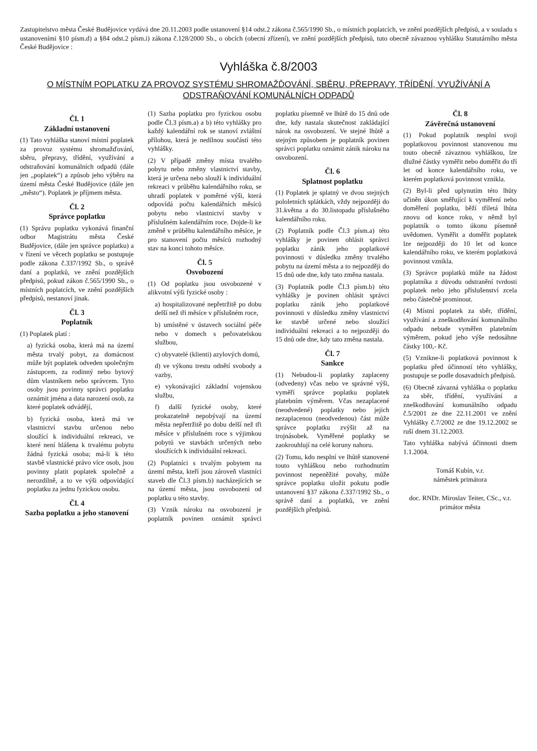Zastupitelstvo města České Budějovice vydává dne 20.11.2003 podle ustanovení §14 odst.2 zákona č.565/1990 Sb., o místních poplatcích, ve znění pozdějších předpisů, a v souladu s ustanoveními §10 písm.d) a §84 odst.2 písm.i) zákona č.128/2000 Sb., o obcích (obecní zřízení), ve znění pozdějších předpisů, tuto obecně závaznou vyhlášku Statutárního města České Budějovice :
Vyhláška č.8/2003
O MÍSTNÍM POPLATKU ZA PROVOZ SYSTÉMU SHROMAŽĎOVÁNÍ, SBĚRU, PŘEPRAVY, TŘÍDĚNÍ, VYUŽÍVÁNÍ A ODSTRAŇOVÁNÍ KOMUNÁLNÍCH ODPADŮ
Čl. 1
Základní ustanovení
(1) Tato vyhláška stanoví místní poplatek za provoz systému shromažďování, sběru, přepravy, třídění, využívání a odstraňování komunálních odpadů (dále jen „poplatek“) a způsob jeho výběru na území města České Budějovice (dále jen „město“). Poplatek je příjmem města.
Čl. 2
Správce poplatku
(1) Správu poplatku vykonává finanční odbor Magistrátu města České Budějovice, (dále jen správce poplatku) a v řízení ve věcech poplatku se postupuje podle zákona č.337/1992 Sb., o správě daní a poplatků, ve znění pozdějších předpisů, pokud zákon č.565/1990 Sb., o místních poplatcích, ve znění pozdějších předpisů, nestanoví jinak.
Čl. 3
Poplatník
(1) Poplatek platí :
a) fyzická osoba, která má na území města trvalý pobyt, za domácnost může být poplatek odveden společným zástupcem, za rodinný nebo bytový dům vlastníkem nebo správcem. Tyto osoby jsou povinny správci poplatku oznámit jména a data narození osob, za které poplatek odvádějí,
b) fyzická osoba, která má ve vlastnictví stavbu určenou nebo sloužící k individuální rekreaci, ve které není hlášena k trvalému pobytu žádná fyzická osoba; má-li k této stavbě vlastnické právo více osob, jsou povinny platit poplatek společně a nerozdílně, a to ve výši odpovídající poplatku za jednu fyzickou osobu.
Čl. 4
Sazba poplatku a jeho stanovení
(1) Sazba poplatku pro fyzickou osobu podle Čl.3 písm.a) a b) této vyhlášky pro každý kalendářní rok se stanoví zvláštní přílohou, která je nedílnou součástí této vyhlášky.
(2) V případě změny místa trvalého pobytu nebo změny vlastnictví stavby, která je určena nebo slouží k individuální rekreaci v průběhu kalendářního roku, se uhradí poplatek v poměrné výši, která odpovídá počtu kalendářních měsíců pobytu nebo vlastnictví stavby v příslušném kalendářním roce. Dojde-li ke změně v průběhu kalendářního měsíce, je pro stanovení počtu měsíců rozhodný stav na konci tohoto měsíce.
Čl. 5
Osvobození
(1) Od poplatku jsou osvobozené v alikvotní výši fyzické osoby :
a) hospitalizované nepřetržitě po dobu delší než tři měsíce v příslušném roce,
b) umístěné v ústavech sociální péče nebo v domech s pečovatelskou službou,
c) obyvatelé (klienti) azylových domů,
d) ve výkonu trestu odnětí svobody a vazby,
e) vykonávající základní vojenskou službu,
f) další fyzické osoby, které prokazatelně nepobývají na území města nepřetržitě po dobu delší než tři měsíce v příslušném roce s výjimkou pobytů ve stavbách určených nebo sloužících k individuální rekreaci.
(2) Poplatníci s trvalým pobytem na území města, kteří jsou zároveň vlastníci staveb dle Čl.3 písm.b) nacházejících se na území města, jsou osvobozeni od poplatku u této stavby.
(3) Vznik nároku na osvobození je poplatník povinen oznámit správci poplatku písemně ve lhůtě do 15 dnů ode dne, kdy nastala skutečnost zakládající nárok na osvobození. Ve stejné lhůtě a stejným způsobem je poplatník povinen správci poplatku oznámit zánik nároku na osvobození.
Čl. 6
Splatnost poplatku
(1) Poplatek je splatný ve dvou stejných pololetních splátkách, vždy nejpozději do 31.května a do 30.listopadu příslušného kalendářního roku.
(2) Poplatník podle Čl.3 písm.a) této vyhlášky je povinen ohlásit správci poplatku zánik jeho poplatkové povinnosti v důsledku změny trvalého pobytu na území města a to nejpozději do 15 dnů ode dne, kdy tato změna nastala.
(3) Poplatník podle Čl.3 písm.b) této vyhlášky je povinen ohlásit správci poplatku zánik jeho poplatkové povinnosti v důsledku změny vlastnictví ke stavbě určené nebo sloužící individuální rekreaci a to nejpozději do 15 dnů ode dne, kdy tato změna nastala.
Čl. 7
Sankce
(1) Nebudou-li poplatky zaplaceny (odvedeny) včas nebo ve správné výši, vyměří správce poplatku poplatek platebním výměrem. Včas nezaplacené (neodvedené) poplatky nebo jejich nezaplacenou (neodvedenou) část může správce poplatku zvýšit až na trojnásobek. Vyměřené poplatky se zaokrouhlují na celé koruny nahoru.
(2) Tomu, kdo nesplní ve lhůtě stanovené touto vyhláškou nebo rozhodnutím povinnost nepeněžité povahy, může správce poplatku uložit pokutu podle ustanovení §37 zákona č.337/1992 Sb., o správě daní a poplatků, ve znění pozdějších předpisů.
Čl. 8
Závěrečná ustanovení
(1) Pokud poplatník nesplní svoji poplatkovou povinnost stanovenou mu touto obecně závaznou vyhláškou, lze dlužné částky vyměřit nebo doměřit do tří let od konce kalendářního roku, ve kterém poplatková povinnost vznikla.
(2) Byl-li před uplynutím této lhůty učiněn úkon směřující k vyměření nebo doměření poplatku, běží tříletá lhůta znovu od konce roku, v němž byl poplatník o tomto úkonu písemně uvědomen. Vyměřit a doměřit poplatek lze nejpozději do 10 let od konce kalendářního roku, ve kterém poplatková povinnost vznikla.
(3) Správce poplatků může na žádost poplatníka z důvodu odstranění tvrdosti poplatek nebo jeho příslušenství zcela nebo částečně prominout.
(4) Místní poplatek za sběr, třídění, využívání a zneškodňování komunálního odpadu nebude vyměřen platebním výměrem, pokud jeho výše nedosáhne částky 100,- Kč.
(5) Vznikne-li poplatková povinnost k poplatku před účinností této vyhlášky, postupuje se podle dosavadních předpisů.
(6) Obecně závazná vyhláška o poplatku za sběr, třídění, využívání a zneškodňování komunálního odpadu č.5/2001 ze dne 22.11.2001 ve znění Vyhlášky č.7/2002 ze dne 19.12.2002 se ruší dnem 31.12.2003.
Tato vyhláška nabývá účinnosti dnem 1.1.2004.
Tomáš Kubín, v.r.
náměstek primátora
doc. RNDr. Miroslav Teiter, CSc., v.r.
primátor města